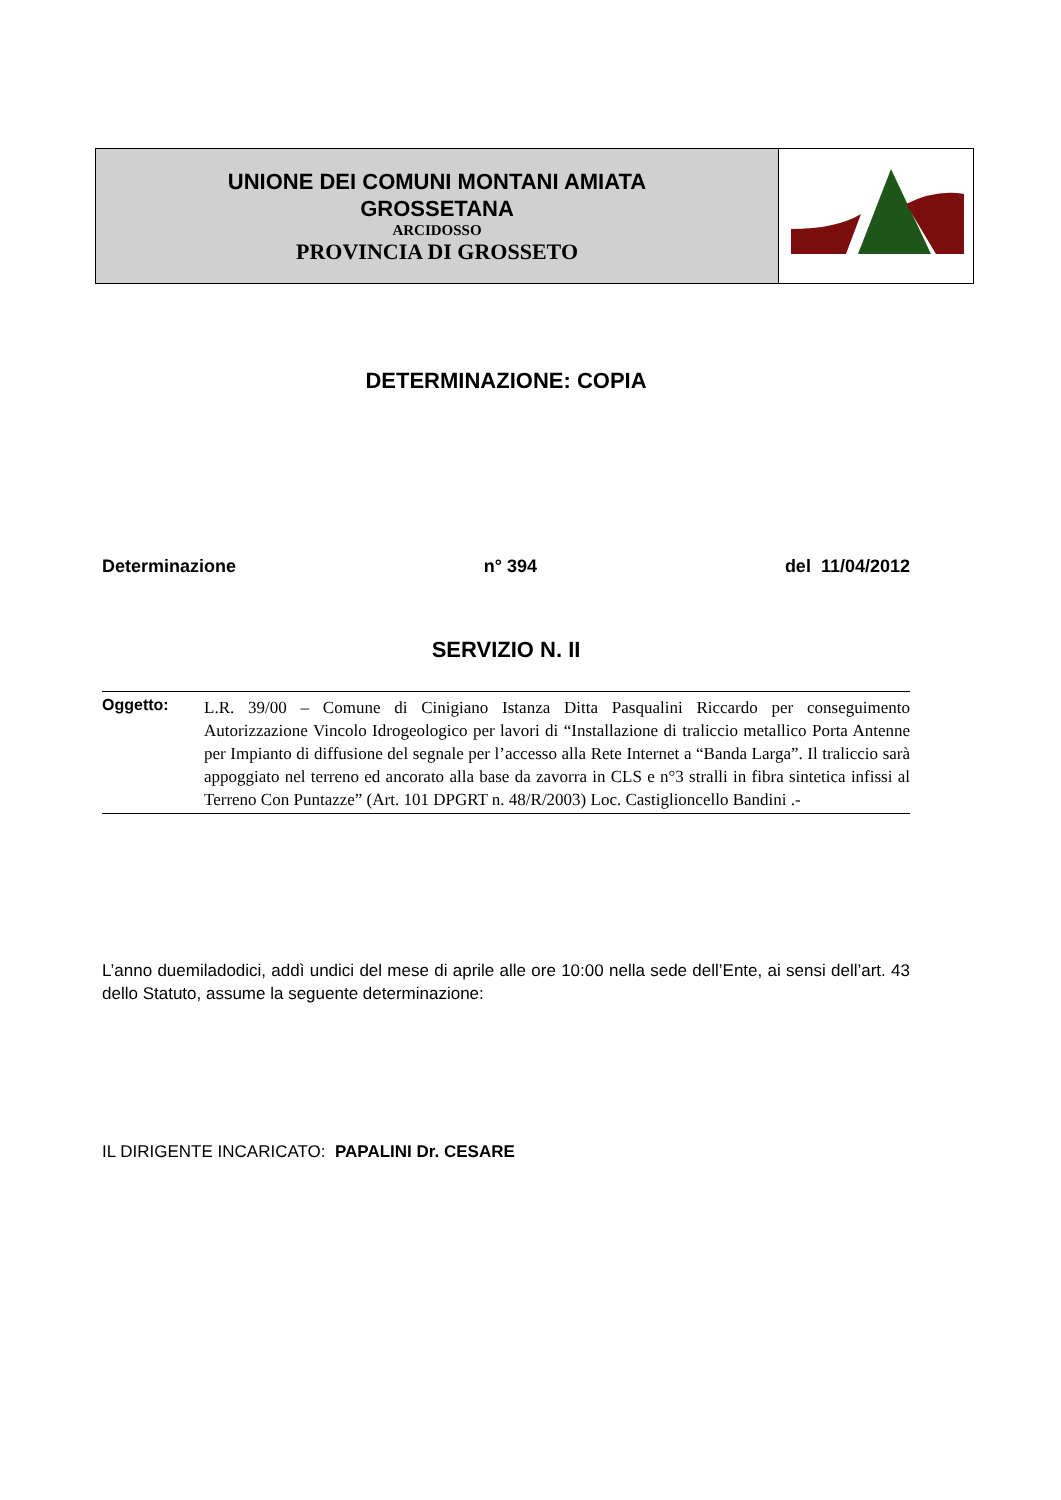| UNIONE DEI COMUNI MONTANI AMIATA GROSSETANA ARCIDOSSO PROVINCIA DI GROSSETO | |
DETERMINAZIONE: COPIA
Determinazione n° 394 del 11/04/2012
SERVIZIO N. II
Oggetto:
L.R. 39/00 – Comune di Cinigiano Istanza Ditta Pasqualini Riccardo per conseguimento Autorizzazione Vincolo Idrogeologico per lavori di “Installazione di traliccio metallico Porta Antenne per Impianto di diffusione del segnale per l’accesso alla Rete Internet a “Banda Larga”. Il traliccio sarà appoggiato nel terreno ed ancorato alla base da zavorra in CLS e n°3 stralli in fibra sintetica infissi al Terreno Con Puntazze” (Art. 101 DPGRT n. 48/R/2003) Loc. Castiglioncello Bandini .-
L’anno duemiladodici, addì undici del mese di aprile alle ore 10:00 nella sede dell’Ente, ai sensi dell’art. 43 dello Statuto, assume la seguente determinazione:
IL DIRIGENTE INCARICATO: PAPALINI Dr. CESARE